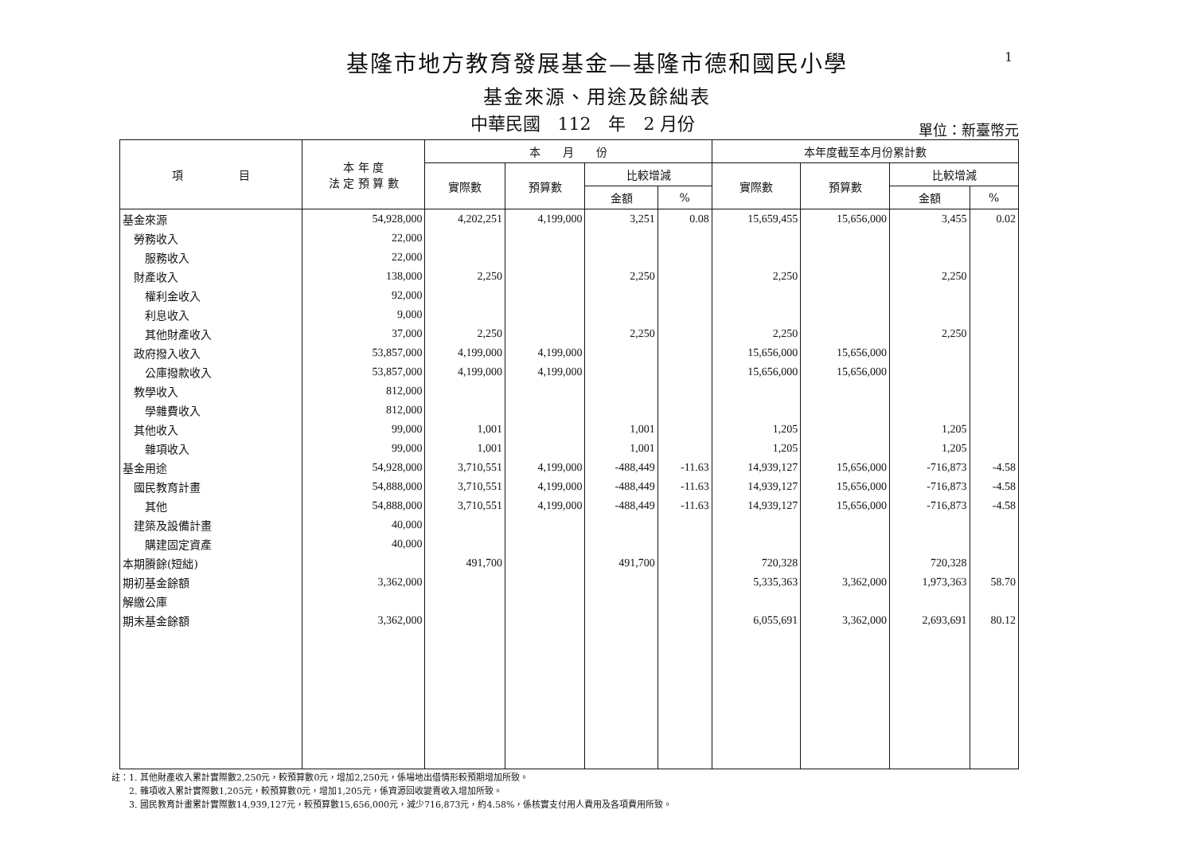1
基隆市地方教育發展基金—基隆市德和國民小學
基金來源、用途及餘絀表
中華民國　112　年　2 月份
單位：新臺幣元
| 項 目 | 本 年 度 法 定 預 算 數 | 本 月 份 | | | | 本年度截至本月份累計數 | | | |
| --- | --- | --- | --- | --- | --- | --- | --- | --- | --- |
| | | 實際數 | 預算數 | 比較增減 | | 實際數 | 預算數 | 比較增減 | |
| | | | | 金額 | % | | | 金額 | % |
| 基金來源 | 54,928,000 | 4,202,251 | 4,199,000 | 3,251 | 0.08 | 15,659,455 | 15,656,000 | 3,455 | 0.02 |
| 勞務收入 | 22,000 | | | | | | | | |
| 服務收入 | 22,000 | | | | | | | | |
| 財產收入 | 138,000 | 2,250 | | 2,250 | | 2,250 | | 2,250 | |
| 權利金收入 | 92,000 | | | | | | | | |
| 利息收入 | 9,000 | | | | | | | | |
| 其他財產收入 | 37,000 | 2,250 | | 2,250 | | 2,250 | | 2,250 | |
| 政府撥入收入 | 53,857,000 | 4,199,000 | 4,199,000 | | | 15,656,000 | 15,656,000 | | |
| 公庫撥款收入 | 53,857,000 | 4,199,000 | 4,199,000 | | | 15,656,000 | 15,656,000 | | |
| 教學收入 | 812,000 | | | | | | | | |
| 學雜費收入 | 812,000 | | | | | | | | |
| 其他收入 | 99,000 | 1,001 | | 1,001 | | 1,205 | | 1,205 | |
| 雜項收入 | 99,000 | 1,001 | | 1,001 | | 1,205 | | 1,205 | |
| 基金用途 | 54,928,000 | 3,710,551 | 4,199,000 | -488,449 | -11.63 | 14,939,127 | 15,656,000 | -716,873 | -4.58 |
| 國民教育計畫 | 54,888,000 | 3,710,551 | 4,199,000 | -488,449 | -11.63 | 14,939,127 | 15,656,000 | -716,873 | -4.58 |
| 其他 | 54,888,000 | 3,710,551 | 4,199,000 | -488,449 | -11.63 | 14,939,127 | 15,656,000 | -716,873 | -4.58 |
| 建築及設備計畫 | 40,000 | | | | | | | | |
| 購建固定資產 | 40,000 | | | | | | | | |
| 本期賸餘(短絀) | | 491,700 | | 491,700 | | 720,328 | | 720,328 | |
| 期初基金餘額 | 3,362,000 | | | | | 5,335,363 | 3,362,000 | 1,973,363 | 58.70 |
| 解繳公庫 | | | | | | | | | |
| 期末基金餘額 | 3,362,000 | | | | | 6,055,691 | 3,362,000 | 2,693,691 | 80.12 |
註：1. 其他財產收入累計實際數2,250元，較預算數0元，增加2,250元，係場地出借情形較預期增加所致。
　　2. 雜項收入累計實際數1,205元，較預算數0元，增加1,205元，係資源回收變賣收入增加所致。
　　3. 國民教育計畫累計實際數14,939,127元，較預算數15,656,000元，減少716,873元，約4.58%，係核實支付用人費用及各項費用所致。